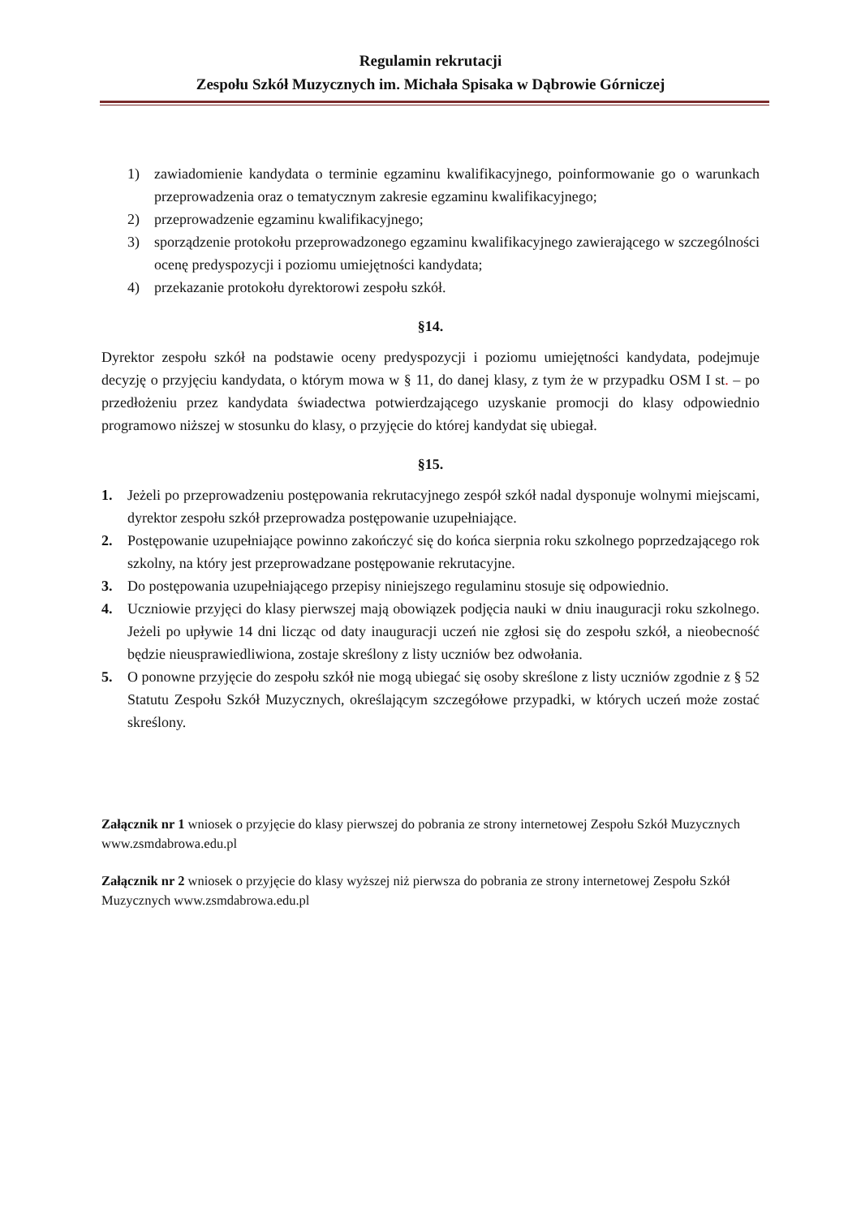Regulamin rekrutacji
Zespołu Szkół Muzycznych im. Michała Spisaka w Dąbrowie Górniczej
1) zawiadomienie kandydata o terminie egzaminu kwalifikacyjnego, poinformowanie go o warunkach przeprowadzenia oraz o tematycznym zakresie egzaminu kwalifikacyjnego;
2) przeprowadzenie egzaminu kwalifikacyjnego;
3) sporządzenie protokołu przeprowadzonego egzaminu kwalifikacyjnego zawierającego w szczególności ocenę predyspozycji i poziomu umiejętności kandydata;
4) przekazanie protokołu dyrektorowi zespołu szkół.
§14.
Dyrektor zespołu szkół na podstawie oceny predyspozycji i poziomu umiejętności kandydata, podejmuje decyzję o przyjęciu kandydata, o którym mowa w § 11, do danej klasy, z tym że w przypadku OSM I st. – po przedłożeniu przez kandydata świadectwa potwierdzającego uzyskanie promocji do klasy odpowiednio programowo niższej w stosunku do klasy, o przyjęcie do której kandydat się ubiegał.
§15.
1. Jeżeli po przeprowadzeniu postępowania rekrutacyjnego zespół szkół nadal dysponuje wolnymi miejscami, dyrektor zespołu szkół przeprowadza postępowanie uzupełniające.
2. Postępowanie uzupełniające powinno zakończyć się do końca sierpnia roku szkolnego poprzedzającego rok szkolny, na który jest przeprowadzane postępowanie rekrutacyjne.
3. Do postępowania uzupełniającego przepisy niniejszego regulaminu stosuje się odpowiednio.
4. Uczniowie przyjęci do klasy pierwszej mają obowiązek podjęcia nauki w dniu inauguracji roku szkolnego. Jeżeli po upływie 14 dni licząc od daty inauguracji uczeń nie zgłosi się do zespołu szkół, a nieobecność będzie nieusprawiedliwiona, zostaje skreślony z listy uczniów bez odwołania.
5. O ponowne przyjęcie do zespołu szkół nie mogą ubiegać się osoby skreślone z listy uczniów zgodnie z § 52 Statutu Zespołu Szkół Muzycznych, określającym szczegółowe przypadki, w których uczeń może zostać skreślony.
Załącznik nr 1 wniosek o przyjęcie do klasy pierwszej do pobrania ze strony internetowej Zespołu Szkół Muzycznych www.zsmdabrowa.edu.pl
Załącznik nr 2 wniosek o przyjęcie do klasy wyższej niż pierwsza do pobrania ze strony internetowej Zespołu Szkół Muzycznych www.zsmdabrowa.edu.pl